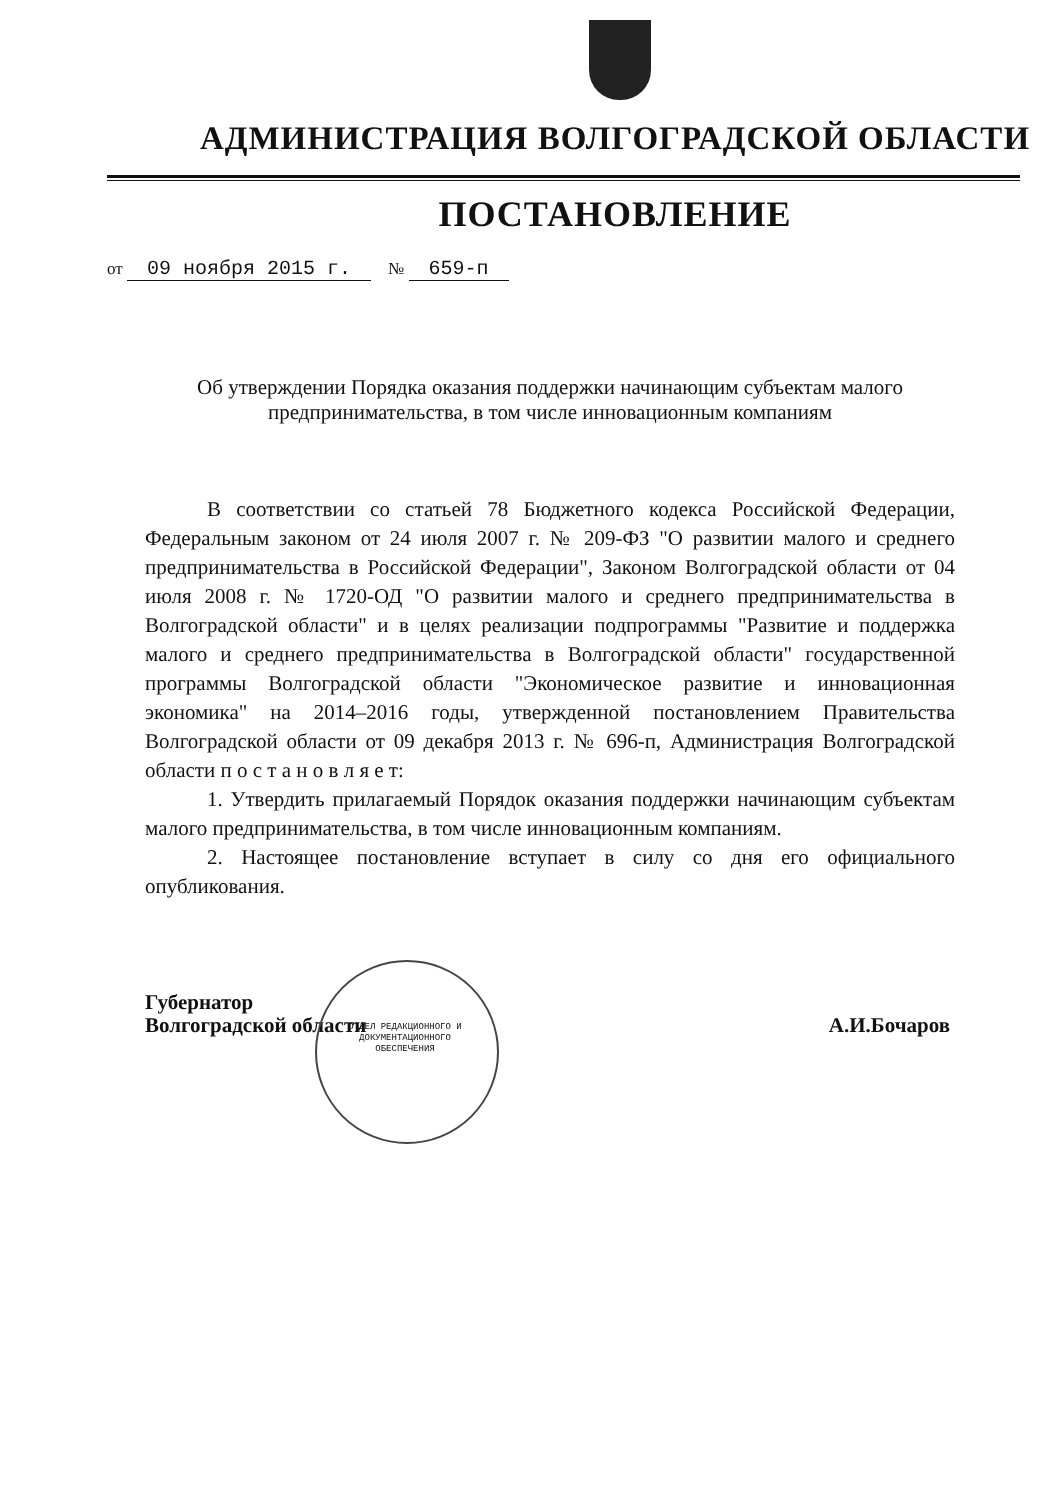АДМИНИСТРАЦИЯ ВОЛГОГРАДСКОЙ ОБЛАСТИ
ПОСТАНОВЛЕНИЕ
от 09 ноября 2015 г. № 659-п
Об утверждении Порядка оказания поддержки начинающим субъектам малого предпринимательства, в том числе инновационным компаниям
В соответствии со статьей 78 Бюджетного кодекса Российской Федерации, Федеральным законом от 24 июля 2007 г. № 209-ФЗ "О развитии малого и среднего предпринимательства в Российской Федерации", Законом Волгоградской области от 04 июля 2008 г. № 1720-ОД "О развитии малого и среднего предпринимательства в Волгоградской области" и в целях реализации подпрограммы "Развитие и поддержка малого и среднего предпринимательства в Волгоградской области" государственной программы Волгоградской области "Экономическое развитие и инновационная экономика" на 2014–2016 годы, утвержденной постановлением Правительства Волгоградской области от 09 декабря 2013 г. № 696-п, Администрация Волгоградской области п о с т а н о в л я е т:
1. Утвердить прилагаемый Порядок оказания поддержки начинающим субъектам малого предпринимательства, в том числе инновационным компаниям.
2. Настоящее постановление вступает в силу со дня его официального опубликования.
Губернатор
Волгоградской области
А.И.Бочаров
ОТДЕЛ РЕДАКЦИОННОГО И ДОКУМЕНТАЦИОННОГО ОБЕСПЕЧЕНИЯ